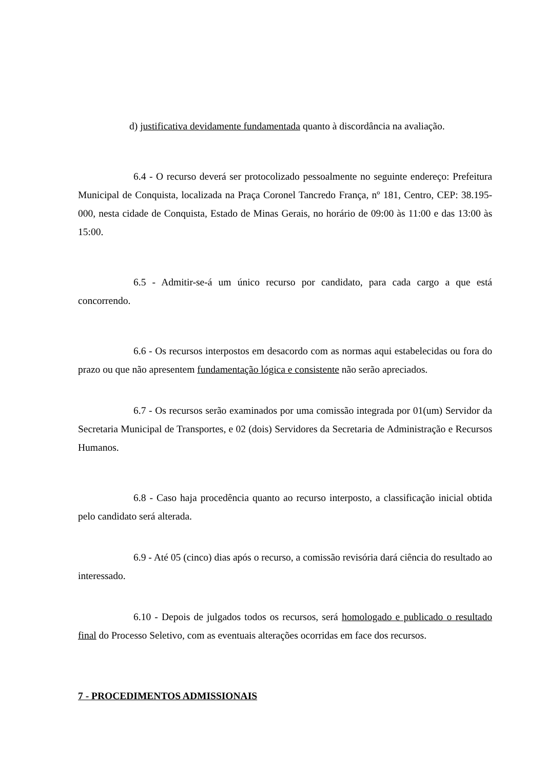d) justificativa devidamente fundamentada quanto à discordância na avaliação.
6.4 - O recurso deverá ser protocolizado pessoalmente no seguinte endereço: Prefeitura Municipal de Conquista, localizada na Praça Coronel Tancredo França, nº 181, Centro, CEP: 38.195-000, nesta cidade de Conquista, Estado de Minas Gerais, no horário de 09:00 às 11:00 e das 13:00 às 15:00.
6.5 - Admitir-se-á um único recurso por candidato, para cada cargo a que está concorrendo.
6.6 - Os recursos interpostos em desacordo com as normas aqui estabelecidas ou fora do prazo ou que não apresentem fundamentação lógica e consistente não serão apreciados.
6.7 - Os recursos serão examinados por uma comissão integrada por 01(um) Servidor da Secretaria Municipal de Transportes, e 02 (dois) Servidores da Secretaria de Administração e Recursos Humanos.
6.8 - Caso haja procedência quanto ao recurso interposto, a classificação inicial obtida pelo candidato será alterada.
6.9 - Até 05 (cinco) dias após o recurso, a comissão revisória dará ciência do resultado ao interessado.
6.10 - Depois de julgados todos os recursos, será homologado e publicado o resultado final do Processo Seletivo, com as eventuais alterações ocorridas em face dos recursos.
7 - PROCEDIMENTOS ADMISSIONAIS